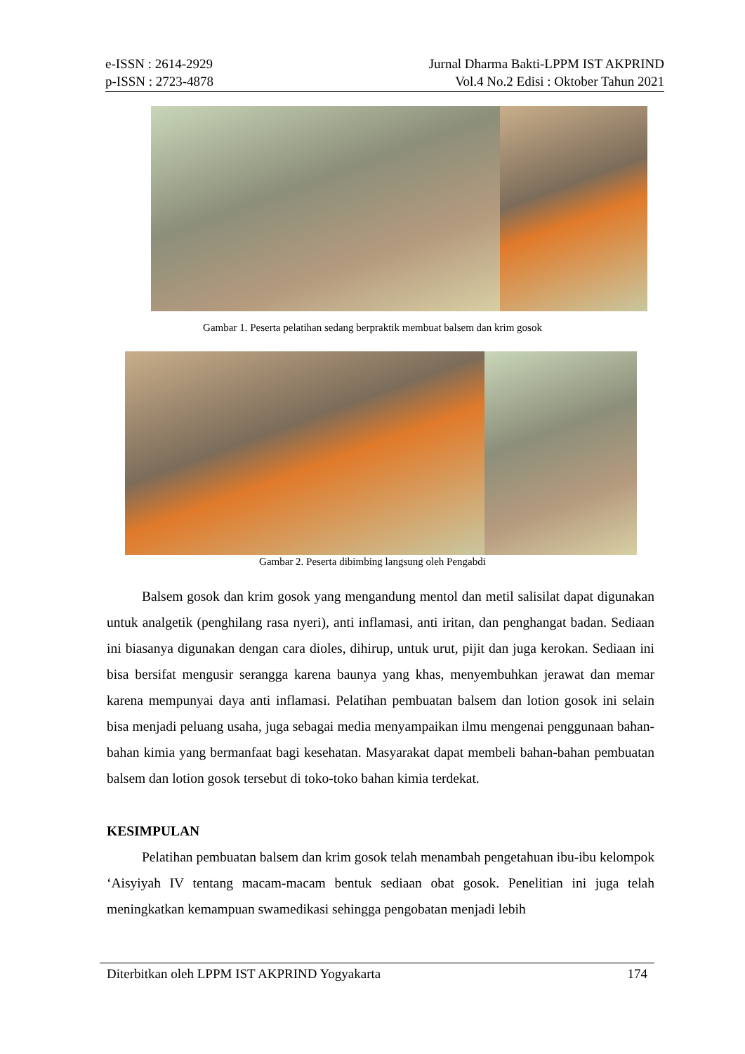e-ISSN : 2614-2929 Jurnal Dharma Bakti-LPPM IST AKPRIND
p-ISSN : 2723-4878 Vol.4 No.2 Edisi : Oktober Tahun 2021
Gambar 1. Peserta pelatihan sedang berpraktik membuat balsem dan krim gosok
Gambar 2. Peserta dibimbing langsung oleh Pengabdi
Balsem gosok dan krim gosok yang mengandung mentol dan metil salisilat dapat digunakan untuk analgetik (penghilang rasa nyeri), anti inflamasi, anti iritan, dan penghangat badan. Sediaan ini biasanya digunakan dengan cara dioles, dihirup, untuk urut, pijit dan juga kerokan. Sediaan ini bisa bersifat mengusir serangga karena baunya yang khas, menyembuhkan jerawat dan memar karena mempunyai daya anti inflamasi. Pelatihan pembuatan balsem dan lotion gosok ini selain bisa menjadi peluang usaha, juga sebagai media menyampaikan ilmu mengenai penggunaan bahan-bahan kimia yang bermanfaat bagi kesehatan. Masyarakat dapat membeli bahan-bahan pembuatan balsem dan lotion gosok tersebut di toko-toko bahan kimia terdekat.
KESIMPULAN
Pelatihan pembuatan balsem dan krim gosok telah menambah pengetahuan ibu-ibu kelompok ‘Aisyiyah IV tentang macam-macam bentuk sediaan obat gosok. Penelitian ini juga telah meningkatkan kemampuan swamedikasi sehingga pengobatan menjadi lebih
Diterbitkan oleh LPPM IST AKPRIND Yogyakarta 174